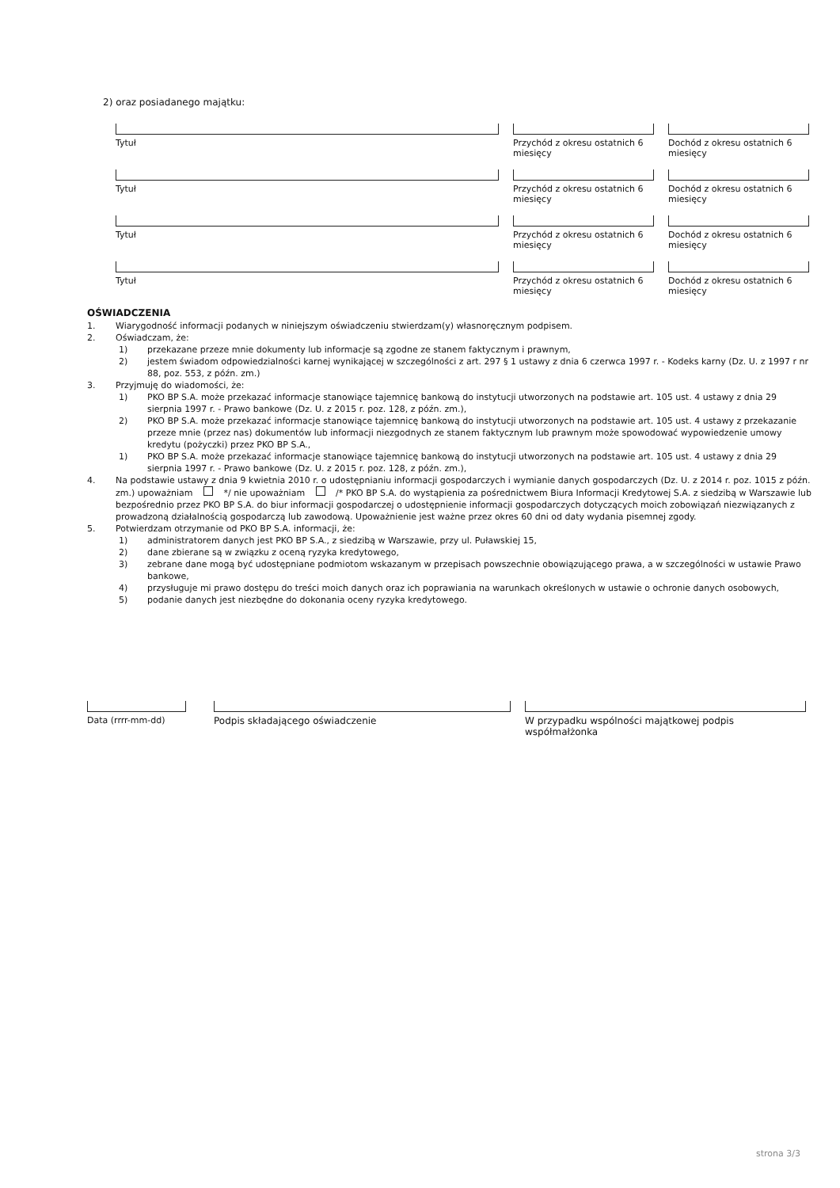2) oraz posiadanego majątku:
Tytuł Przychód z okresu ostatnich 6 miesięcy
Dochód z okresu ostatnich 6 miesięcy
Tytuł Przychód z okresu ostatnich 6 miesięcy
Dochód z okresu ostatnich 6 miesięcy
Tytuł Przychód z okresu ostatnich 6 miesięcy
Dochód z okresu ostatnich 6 miesięcy
Tytuł Przychód z okresu ostatnich 6 miesięcy
Dochód z okresu ostatnich 6 miesięcy
OŚWIADCZENIA
1. Wiarygodność informacji podanych w niniejszym oświadczeniu stwierdzam(y) własnoręcznym podpisem.
2. Oświadczam, że:
1) przekazane przeze mnie dokumenty lub informacje są zgodne ze stanem faktycznym i prawnym,
2) jestem świadom odpowiedzialności karnej wynikającej w szczególności z art. 297 § 1 ustawy z dnia 6 czerwca 1997 r. - Kodeks karny (Dz. U. z 1997 r nr 88, poz. 553, z późn. zm.)
3. Przyjmuję do wiadomości, że:
1) PKO BP S.A. może przekazać informacje stanowiące tajemnicę bankową do instytucji utworzonych na podstawie art. 105 ust. 4 ustawy z dnia 29 sierpnia 1997 r. - Prawo bankowe (Dz. U. z 2015 r. poz. 128, z późn. zm.),
2) PKO BP S.A. może przekazać informacje stanowiące tajemnicę bankową do instytucji utworzonych na podstawie art. 105 ust. 4 ustawy z przekazanie przeze mnie (przez nas) dokumentów lub informacji niezgodnych ze stanem faktycznym lub prawnym może spowodować wypowiedzenie umowy kredytu (pożyczki) przez PKO BP S.A.,
1) PKO BP S.A. może przekazać informacje stanowiące tajemnicę bankową do instytucji utworzonych na podstawie art. 105 ust. 4 ustawy z dnia 29 sierpnia 1997 r. - Prawo bankowe (Dz. U. z 2015 r. poz. 128, z późn. zm.),
4. Na podstawie ustawy z dnia 9 kwietnia 2010 r. o udostępnianiu informacji gospodarczych i wymianie danych gospodarczych (Dz. U. z 2014 r. poz. 1015 z późn. zm.) upoważniam */ nie upoważniam /* PKO BP S.A. do wystąpienia za pośrednictwem Biura Informacji Kredytowej S.A. z siedzibą w Warszawie lub bezpośrednio przez PKO BP S.A. do biur informacji gospodarczej o udostępnienie informacji gospodarczych dotyczących moich zobowiązań niezwiązanych z prowadzoną działalnością gospodarczą lub zawodową. Upoważnienie jest ważne przez okres 60 dni od daty wydania pisemnej zgody.
5. Potwierdzam otrzymanie od PKO BP S.A. informacji, że:
1) administratorem danych jest PKO BP S.A., z siedzibą w Warszawie, przy ul. Puławskiej 15,
2) dane zbierane są w związku z oceną ryzyka kredytowego,
3) zebrane dane mogą być udostępniane podmiotom wskazanym w przepisach powszechnie obowiązującego prawa, a w szczególności w ustawie Prawo bankowe,
4) przysługuje mi prawo dostępu do treści moich danych oraz ich poprawiania na warunkach określonych w ustawie o ochronie danych osobowych,
5) podanie danych jest niezbędne do dokonania oceny ryzyka kredytowego.
Data (rrrr-mm-dd) Podpis składającego oświadczenie W przypadku wspólności majątkowej podpis współmałżonka
strona 3/3